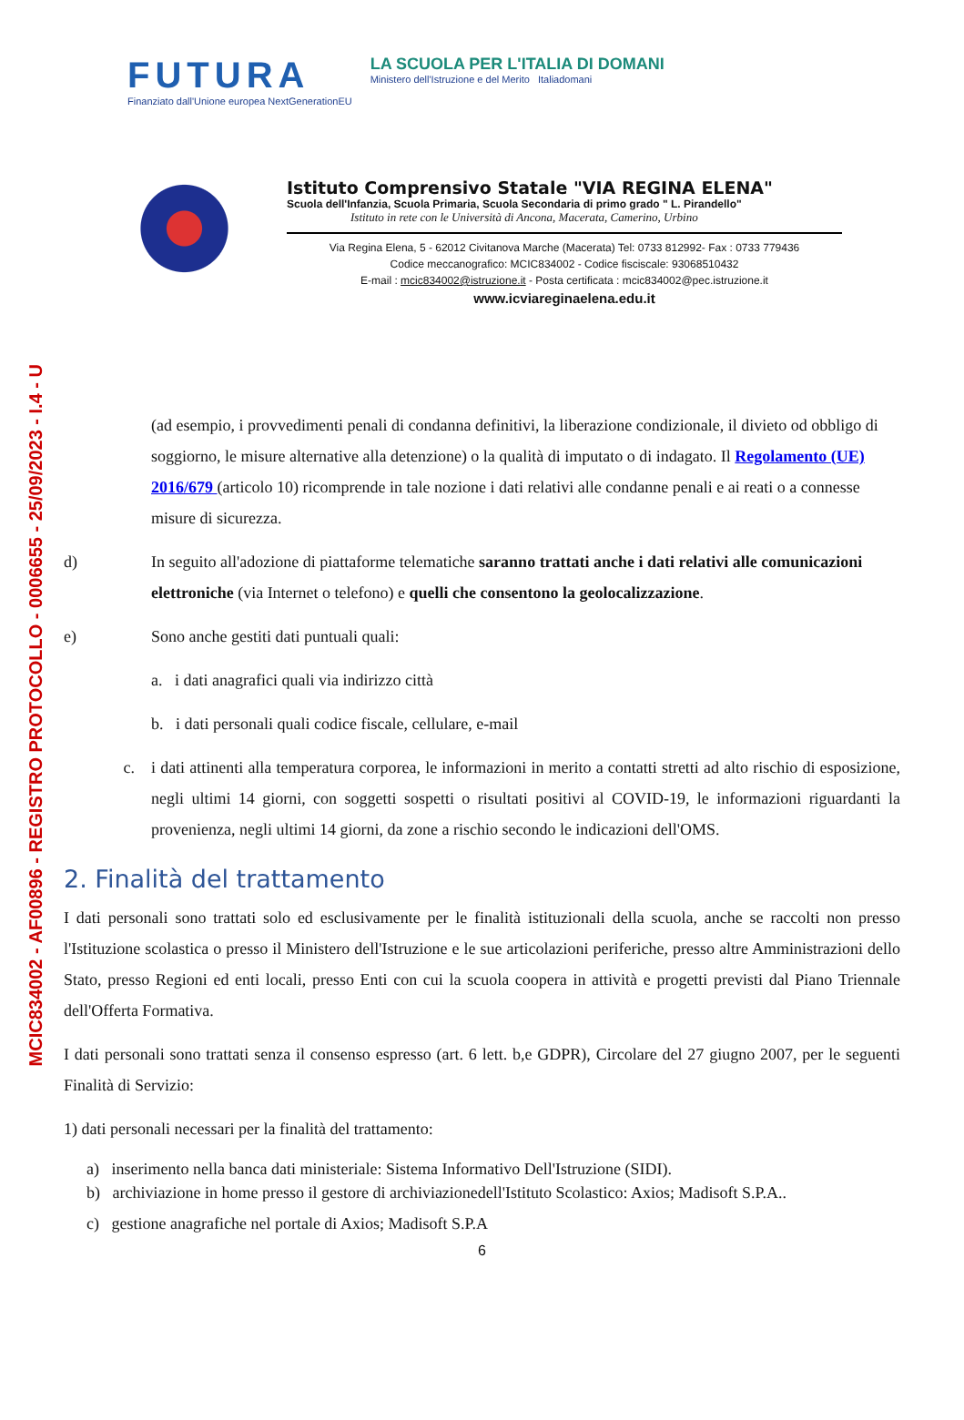MCIC834002 - AF00896 - REGISTRO PROTOCOLLO - 0006655 - 25/09/2023 - I.4 - U
FUTURA
Finanziato dall'Unione europea NextGenerationEU
LA SCUOLA PER L'ITALIA DI DOMANI
Ministero dell'Istruzione e del Merito Italiadomani
Istituto Comprensivo Statale "VIA REGINA ELENA"
Scuola dell'Infanzia, Scuola Primaria, Scuola Secondaria di primo grado " L. Pirandello"
Istituto in rete con le Università di Ancona, Macerata, Camerino, Urbino
Via Regina Elena, 5 - 62012 Civitanova Marche (Macerata) Tel: 0733 812992- Fax : 0733 779436
Codice meccanografico: MCIC834002 - Codice fisciscale: 93068510432
E-mail : mcic834002@istruzione.it - Posta certificata : mcic834002@pec.istruzione.it
www.icviareginaelena.edu.it
(ad esempio, i provvedimenti penali di condanna definitivi, la liberazione condizionale, il divieto od obbligo di soggiorno, le misure alternative alla detenzione) o la qualità di imputato o di indagato. Il Regolamento (UE) 2016/679 (articolo 10) ricomprende in tale nozione i dati relativi alle condanne penali e ai reati o a connesse misure di sicurezza.
d) In seguito all'adozione di piattaforme telematiche saranno trattati anche i dati relativi alle comunicazioni elettroniche (via Internet o telefono) e quelli che consentono la geolocalizzazione.
e) Sono anche gestiti dati puntuali quali:
a. i dati anagrafici quali via indirizzo città
b. i dati personali quali codice fiscale, cellulare, e-mail
c. i dati attinenti alla temperatura corporea, le informazioni in merito a contatti stretti ad alto rischio di esposizione, negli ultimi 14 giorni, con soggetti sospetti o risultati positivi al COVID-19, le informazioni riguardanti la provenienza, negli ultimi 14 giorni, da zone a rischio secondo le indicazioni dell'OMS.
2. Finalità del trattamento
I dati personali sono trattati solo ed esclusivamente per le finalità istituzionali della scuola, anche se raccolti non presso l'Istituzione scolastica o presso il Ministero dell'Istruzione e le sue articolazioni periferiche, presso altre Amministrazioni dello Stato, presso Regioni ed enti locali, presso Enti con cui la scuola coopera in attività e progetti previsti dal Piano Triennale dell'Offerta Formativa.
I dati personali sono trattati senza il consenso espresso (art. 6 lett. b,e GDPR), Circolare del 27 giugno 2007, per le seguenti Finalità di Servizio:
1) dati personali necessari per la finalità del trattamento:
a) inserimento nella banca dati ministeriale: Sistema Informativo Dell'Istruzione (SIDI).
b) archiviazione in home presso il gestore di archiviazionedell'Istituto Scolastico: Axios; Madisoft S.P.A..
c) gestione anagrafiche nel portale di Axios; Madisoft S.P.A
6